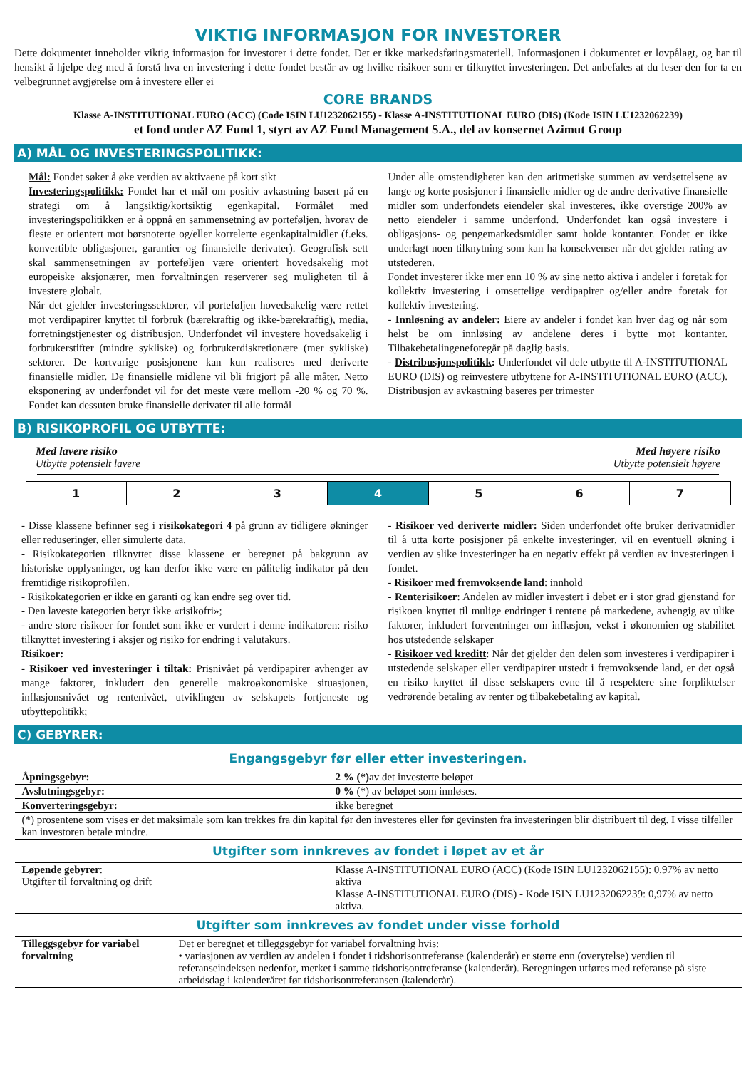VIKTIG INFORMASJON FOR INVESTORER
Dette dokumentet inneholder viktig informasjon for investorer i dette fondet. Det er ikke markedsføringsmateriell. Informasjonen i dokumentet er lovpålagt, og har til hensikt å hjelpe deg med å forstå hva en investering i dette fondet består av og hvilke risikoer som er tilknyttet investeringen. Det anbefales at du leser den for ta en velbegrunnet avgjørelse om å investere eller ei
CORE BRANDS
Klasse A-INSTITUTIONAL EURO (ACC) (Code ISIN LU1232062155) - Klasse A-INSTITUTIONAL EURO (DIS) (Kode ISIN LU1232062239)
et fond under AZ Fund 1, styrt av AZ Fund Management S.A., del av konsernet Azimut Group
A) MÅL OG INVESTERINGSPOLITIKK:
Mål: Fondet søker å øke verdien av aktivaene på kort sikt
Investeringspolitikk: Fondet har et mål om positiv avkastning basert på en strategi om å langsiktig/kortsiktig egenkapital. Formålet med investeringspolitikken er å oppnå en sammensetning av porteføljen, hvorav de fleste er orientert mot børsnoterte og/eller korrelerte egenkapitalmidler (f.eks. konvertible obligasjoner, garantier og finansielle derivater). Geografisk sett skal sammensetningen av porteføljen være orientert hovedsakelig mot europeiske aksjonærer, men forvaltningen reserverer seg muligheten til å investere globalt.
Når det gjelder investeringssektorer, vil porteføljen hovedsakelig være rettet mot verdipapirer knyttet til forbruk (bærekraftig og ikke-bærekraftig), media, forretningstjenester og distribusjon. Underfondet vil investere hovedsakelig i forbrukerstifter (mindre sykliske) og forbrukerdiskretionære (mer sykliske) sektorer. De kortvarige posisjonene kan kun realiseres med deriverte finansielle midler. De finansielle midlene vil bli frigjort på alle måter. Netto eksponering av underfondet vil for det meste være mellom -20 % og 70 %. Fondet kan dessuten bruke finansielle derivater til alle formål
Under alle omstendigheter kan den aritmetiske summen av verdsettelsene av lange og korte posisjoner i finansielle midler og de andre derivative finansielle midler som underfondets eiendeler skal investeres, ikke overstige 200% av netto eiendeler i samme underfond. Underfondet kan også investere i obligasjons- og pengemarkedsmidler samt holde kontanter. Fondet er ikke underlagt noen tilknytning som kan ha konsekvenser når det gjelder rating av utstederen.
Fondet investerer ikke mer enn 10 % av sine netto aktiva i andeler i foretak for kollektiv investering i omsettelige verdipapirer og/eller andre foretak for kollektiv investering.
- Innløsning av andeler: Eiere av andeler i fondet kan hver dag og når som helst be om innløsing av andelene deres i bytte mot kontanter. Tilbakebetalingeneforegår på daglig basis.
- Distribusjonspolitikk: Underfondet vil dele utbytte til A-INSTITUTIONAL EURO (DIS) og reinvestere utbyttene for A-INSTITUTIONAL EURO (ACC). Distribusjon av avkastning baseres per trimester
B) RISIKOPROFIL OG UTBYTTE:
Med lavere risiko
Utbytte potensielt lavere
Med høyere risiko
Utbytte potensielt høyere
| 1 | 2 | 3 | 4 | 5 | 6 | 7 |
- Disse klassene befinner seg i risikokategori 4 på grunn av tidligere økninger eller reduseringer, eller simulerte data.
- Risikokategorien tilknyttet disse klassene er beregnet på bakgrunn av historiske opplysninger, og kan derfor ikke være en pålitelig indikator på den fremtidige risikoprofilen.
- Risikokategorien er ikke en garanti og kan endre seg over tid.
- Den laveste kategorien betyr ikke «risikofri»;
- andre store risikoer for fondet som ikke er vurdert i denne indikatoren: risiko tilknyttet investering i aksjer og risiko for endring i valutakurs.
Risikoer:
- Risikoer ved investeringer i tiltak: Prisnivået på verdipapirer avhenger av mange faktorer, inkludert den generelle makroøkonomiske situasjonen, inflasjonsnivået og rentenivået, utviklingen av selskapets fortjeneste og utbyttepolitikk;
- Risikoer ved deriverte midler: Siden underfondet ofte bruker derivatmidler til å utta korte posisjoner på enkelte investeringer, vil en eventuell økning i verdien av slike investeringer ha en negativ effekt på verdien av investeringen i fondet.
- Risikoer med fremvoksende land: innhold
- Renterisikoer: Andelen av midler investert i debet er i stor grad gjenstand for risikoen knyttet til mulige endringer i rentene på markedene, avhengig av ulike faktorer, inkludert forventninger om inflasjon, vekst i økonomien og stabilitet hos utstedende selskaper
- Risikoer ved kreditt: Når det gjelder den delen som investeres i verdipapirer i utstedende selskaper eller verdipapirer utstedt i fremvoksende land, er det også en risiko knyttet til disse selskapers evne til å respektere sine forpliktelser vedrørende betaling av renter og tilbakebetaling av kapital.
C) GEBYRER:
Engangsgebyr før eller etter investeringen.
| Åpningsgebyr: | 2 % (*) av det investerte beløpet |
| Avslutningsgebyr: | 0 % (*) av beløpet som innløses. |
| Konverteringsgebyr: | ikke beregnet |
| (*) prosentene som vises er det maksimale som kan trekkes fra din kapital før den investeres eller før gevinsten fra investeringen blir distribuert til deg. I visse tilfeller kan investoren betale mindre. | |
Utgifter som innkreves av fondet i løpet av et år
| Løpende gebyrer : Utgifter til forvaltning og drift | Klasse A-INSTITUTIONAL EURO (ACC) (Kode ISIN LU1232062155): 0,97% av netto aktiva Klasse A-INSTITUTIONAL EURO (DIS) - Kode ISIN LU1232062239: 0,97% av netto aktiva. |
Utgifter som innkreves av fondet under visse forhold
| Tilleggsgebyr for variabel forvaltning | Det er beregnet et tilleggsgebyr for variabel forvaltning hvis: • variasjonen av verdien av andelen i fondet i tidshorisontreferanse (kalenderår) er større enn (overytelse) verdien til referanseindeksen nedenfor, merket i samme tidshorisontreferanse (kalenderår). Beregningen utføres med referanse på siste arbeidsdag i kalenderåret før tidshorisontreferansen (kalenderår). |